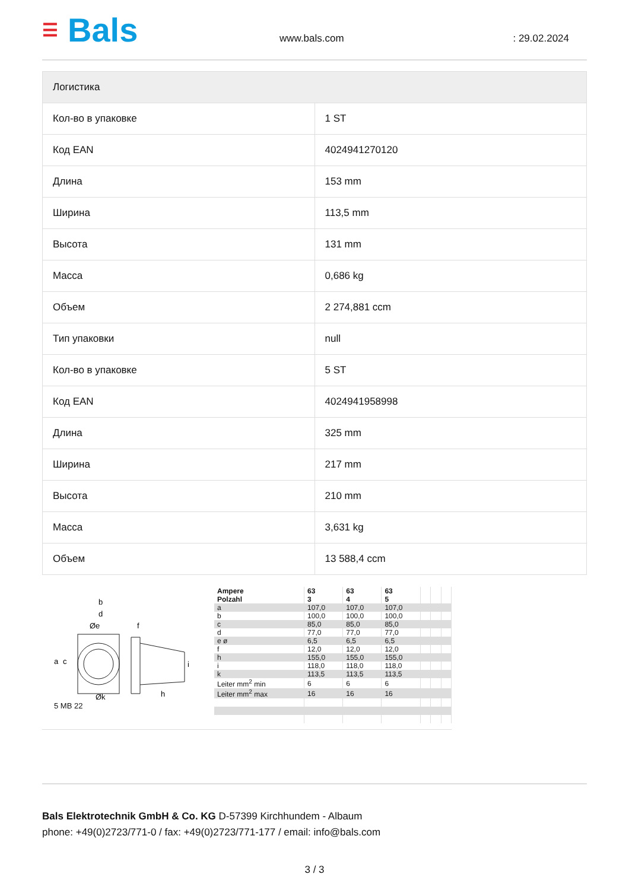☰ Bals
www.bals.com : 29.02.2024
| Логистика | |
| --- | --- |
| Кол-во в упаковке | 1 ST |
| Код EAN | 4024941270120 |
| Длина | 153 mm |
| Ширина | 113,5 mm |
| Высота | 131 mm |
| Масса | 0,686 kg |
| Объем | 2 274,881 ccm |
| Тип упаковки | null |
| Кол-во в упаковке | 5 ST |
| Код EAN | 4024941958998 |
| Длина | 325 mm |
| Ширина | 217 mm |
| Высота | 210 mm |
| Масса | 3,631 kg |
| Объем | 13 588,4 ccm |
b
d
Øe
f
a
c
Øk
h
i
5 MB 22
| Ampere Polzahl | 63 3 | 63 4 | 63 5 | | | |
| a | 107,0 | 107,0 | 107,0 | | | |
| b | 100,0 | 100,0 | 100,0 | | | |
| c | 85,0 | 85,0 | 85,0 | | | |
| d | 77,0 | 77,0 | 77,0 | | | |
| e ø | 6,5 | 6,5 | 6,5 | | | |
| f | 12,0 | 12,0 | 12,0 | | | |
| h | 155,0 | 155,0 | 155,0 | | | |
| i | 118,0 | 118,0 | 118,0 | | | |
| k | 113,5 | 113,5 | 113,5 | | | |
| Leiter mm<sup>2</sup> min | 6 | 6 | 6 | | | |
| Leiter mm<sup>2</sup> max | 16 | 16 | 16 | | | |
Bals Elektrotechnik GmbH & Co. KG D-57399 Kirchhundem - Albaum
phone: +49(0)2723/771-0 / fax: +49(0)2723/771-177 / email: info@bals.com
3 / 3